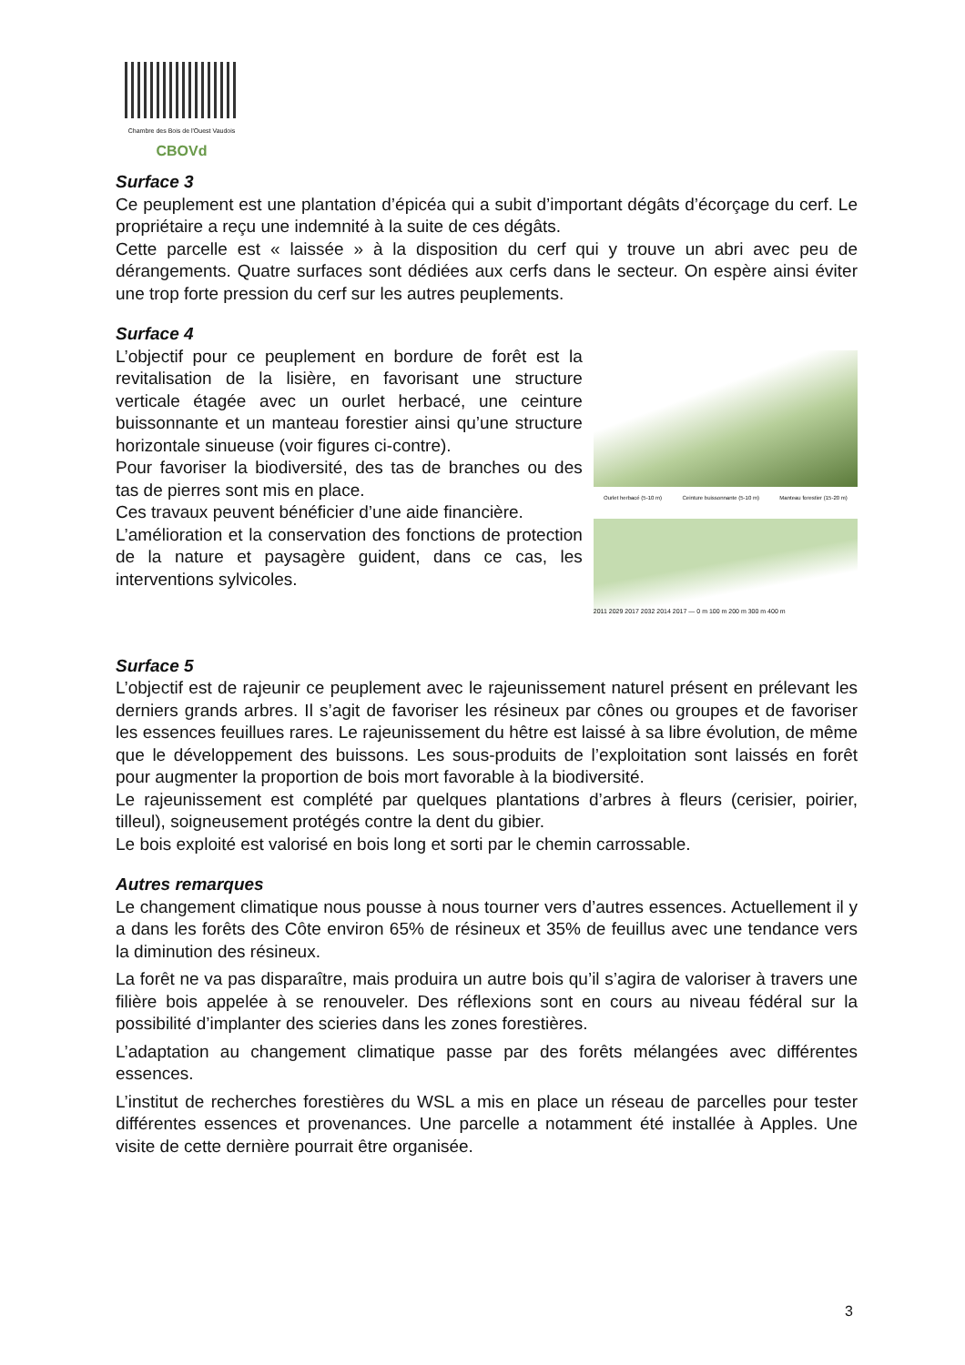Chambre des Bois de l'Ouest Vaudois
CBOVd
Surface 3
Ce peuplement est une plantation d’épicéa qui a subit d’important dégâts d’écorçage du cerf. Le propriétaire a reçu une indemnité à la suite de ces dégâts.
Cette parcelle est « laissée » à la disposition du cerf qui y trouve un abri avec peu de dérangements. Quatre surfaces sont dédiées aux cerfs dans le secteur. On espère ainsi éviter une trop forte pression du cerf sur les autres peuplements.
Surface 4
L’objectif pour ce peuplement en bordure de forêt est la revitalisation de la lisière, en favorisant une structure verticale étagée avec un ourlet herbacé, une ceinture buissonnante et un manteau forestier ainsi qu’une structure horizontale sinueuse (voir figures ci-contre).
Pour favoriser la biodiversité, des tas de branches ou des tas de pierres sont mis en place.
Ces travaux peuvent bénéficier d’une aide financière.
L’amélioration et la conservation des fonctions de protection de la nature et paysagère guident, dans ce cas, les interventions sylvicoles.
Ourlet herbacé (5-10 m) Ceinture buissonnante (5-10 m) Manteau forestier (15-20 m)
2011 2029 2017 2032 2014 2017 — 0 m 100 m 200 m 300 m 400 m
Surface 5
L’objectif est de rajeunir ce peuplement avec le rajeunissement naturel présent en prélevant les derniers grands arbres. Il s’agit de favoriser les résineux par cônes ou groupes et de favoriser les essences feuillues rares. Le rajeunissement du hêtre est laissé à sa libre évolution, de même que le développement des buissons. Les sous-produits de l’exploitation sont laissés en forêt pour augmenter la proportion de bois mort favorable à la biodiversité.
Le rajeunissement est complété par quelques plantations d’arbres à fleurs (cerisier, poirier, tilleul), soigneusement protégés contre la dent du gibier.
Le bois exploité est valorisé en bois long et sorti par le chemin carrossable.
Autres remarques
Le changement climatique nous pousse à nous tourner vers d’autres essences. Actuellement il y a dans les forêts des Côte environ 65% de résineux et 35% de feuillus avec une tendance vers la diminution des résineux.
La forêt ne va pas disparaître, mais produira un autre bois qu’il s’agira de valoriser à travers une filière bois appelée à se renouveler. Des réflexions sont en cours au niveau fédéral sur la possibilité d’implanter des scieries dans les zones forestières.
L’adaptation au changement climatique passe par des forêts mélangées avec différentes essences.
L’institut de recherches forestières du WSL a mis en place un réseau de parcelles pour tester différentes essences et provenances. Une parcelle a notamment été installée à Apples. Une visite de cette dernière pourrait être organisée.
3